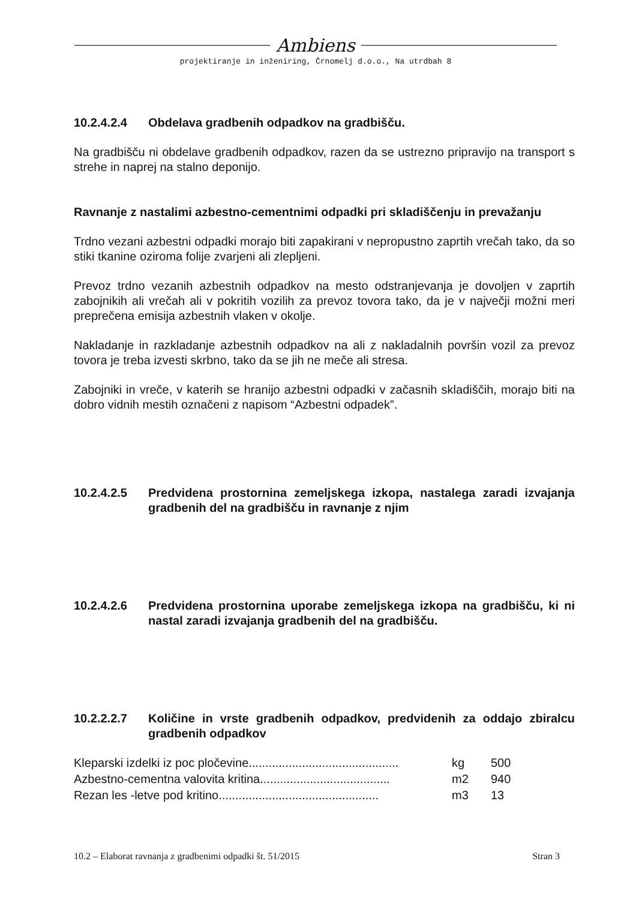Ambiens
projektiranje in inženiring, Črnomelj d.o.o., Na utrdbah 8
10.2.4.2.4 Obdelava gradbenih odpadkov na gradbišču.
Na gradbišču ni obdelave gradbenih odpadkov, razen da se ustrezno pripravijo na transport s strehe in naprej na stalno deponijo.
Ravnanje z nastalimi azbestno-cementnimi odpadki pri skladiščenju in prevažanju
Trdno vezani azbestni odpadki morajo biti zapakirani v nepropustno zaprtih vrečah tako, da so stiki tkanine oziroma folije zvarjeni ali zlepljeni.
Prevoz trdno vezanih azbestnih odpadkov na mesto odstranjevanja je dovoljen v zaprtih zabojnikih ali vrečah ali v pokritih vozilih za prevoz tovora tako, da je v največji možni meri preprečena emisija azbestnih vlaken v okolje.
Nakladanje in razkladanje azbestnih odpadkov na ali z nakladalnih površin vozil za prevoz tovora je treba izvesti skrbno, tako da se jih ne meče ali stresa.
Zabojniki in vreče, v katerih se hranijo azbestni odpadki v začasnih skladiščih, morajo biti na dobro vidnih mestih označeni z napisom “Azbestni odpadek”.
10.2.4.2.5 Predvidena prostornina zemeljskega izkopa, nastalega zaradi izvajanja gradbenih del na gradbišču in ravnanje z njim
10.2.4.2.6 Predvidena prostornina uporabe zemeljskega izkopa na gradbišču, ki ni nastal zaradi izvajanja gradbenih del na gradbišču.
10.2.2.2.7 Količine in vrste gradbenih odpadkov, predvidenih za oddajo zbiralcu gradbenih odpadkov
| Kleparski izdelki iz poc pločevine............................................. | kg | 500 |
| Azbestno-cementna valovita kritina....................................... | m2 | 940 |
| Rezan les -letve pod kritino................................................ | m3 | 13 |
10.2 – Elaborat ravnanja z gradbenimi odpadki št. 51/2015 Stran 3